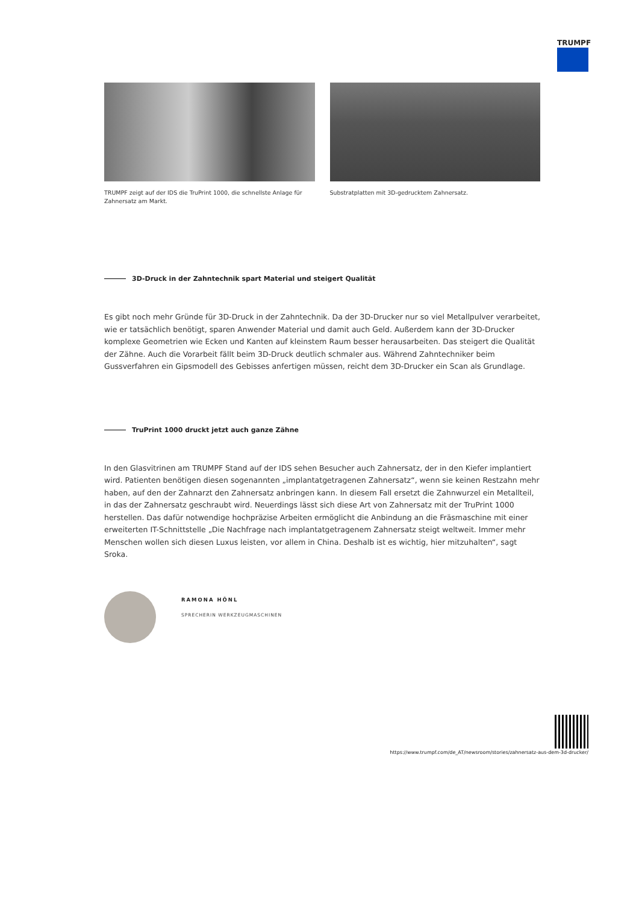TRUMPF
TRUMPF zeigt auf der IDS die TruPrint 1000, die schnellste Anlage für Zahnersatz am Markt.
Substratplatten mit 3D-gedrucktem Zahnersatz.
3D-Druck in der Zahntechnik spart Material und steigert Qualität
Es gibt noch mehr Gründe für 3D-Druck in der Zahntechnik. Da der 3D-Drucker nur so viel Metallpulver verarbeitet, wie er tatsächlich benötigt, sparen Anwender Material und damit auch Geld. Außerdem kann der 3D-Drucker komplexe Geometrien wie Ecken und Kanten auf kleinstem Raum besser herausarbeiten. Das steigert die Qualität der Zähne. Auch die Vorarbeit fällt beim 3D-Druck deutlich schmaler aus. Während Zahntechniker beim Gussverfahren ein Gipsmodell des Gebisses anfertigen müssen, reicht dem 3D-Drucker ein Scan als Grundlage.
TruPrint 1000 druckt jetzt auch ganze Zähne
In den Glasvitrinen am TRUMPF Stand auf der IDS sehen Besucher auch Zahnersatz, der in den Kiefer implantiert wird. Patienten benötigen diesen sogenannten „implantatgetragenen Zahnersatz“, wenn sie keinen Restzahn mehr haben, auf den der Zahnarzt den Zahnersatz anbringen kann. In diesem Fall ersetzt die Zahnwurzel ein Metallteil, in das der Zahnersatz geschraubt wird. Neuerdings lässt sich diese Art von Zahnersatz mit der TruPrint 1000 herstellen. Das dafür notwendige hochpräzise Arbeiten ermöglicht die Anbindung an die Fräsmaschine mit einer erweiterten IT-Schnittstelle „Die Nachfrage nach implantatgetragenem Zahnersatz steigt weltweit. Immer mehr Menschen wollen sich diesen Luxus leisten, vor allem in China. Deshalb ist es wichtig, hier mitzuhalten“, sagt Sroka.
RAMONA HÖNL
SPRECHERIN WERKZEUGMASCHINEN
https://www.trumpf.com/de_AT/newsroom/stories/zahnersatz-aus-dem-3d-drucker/